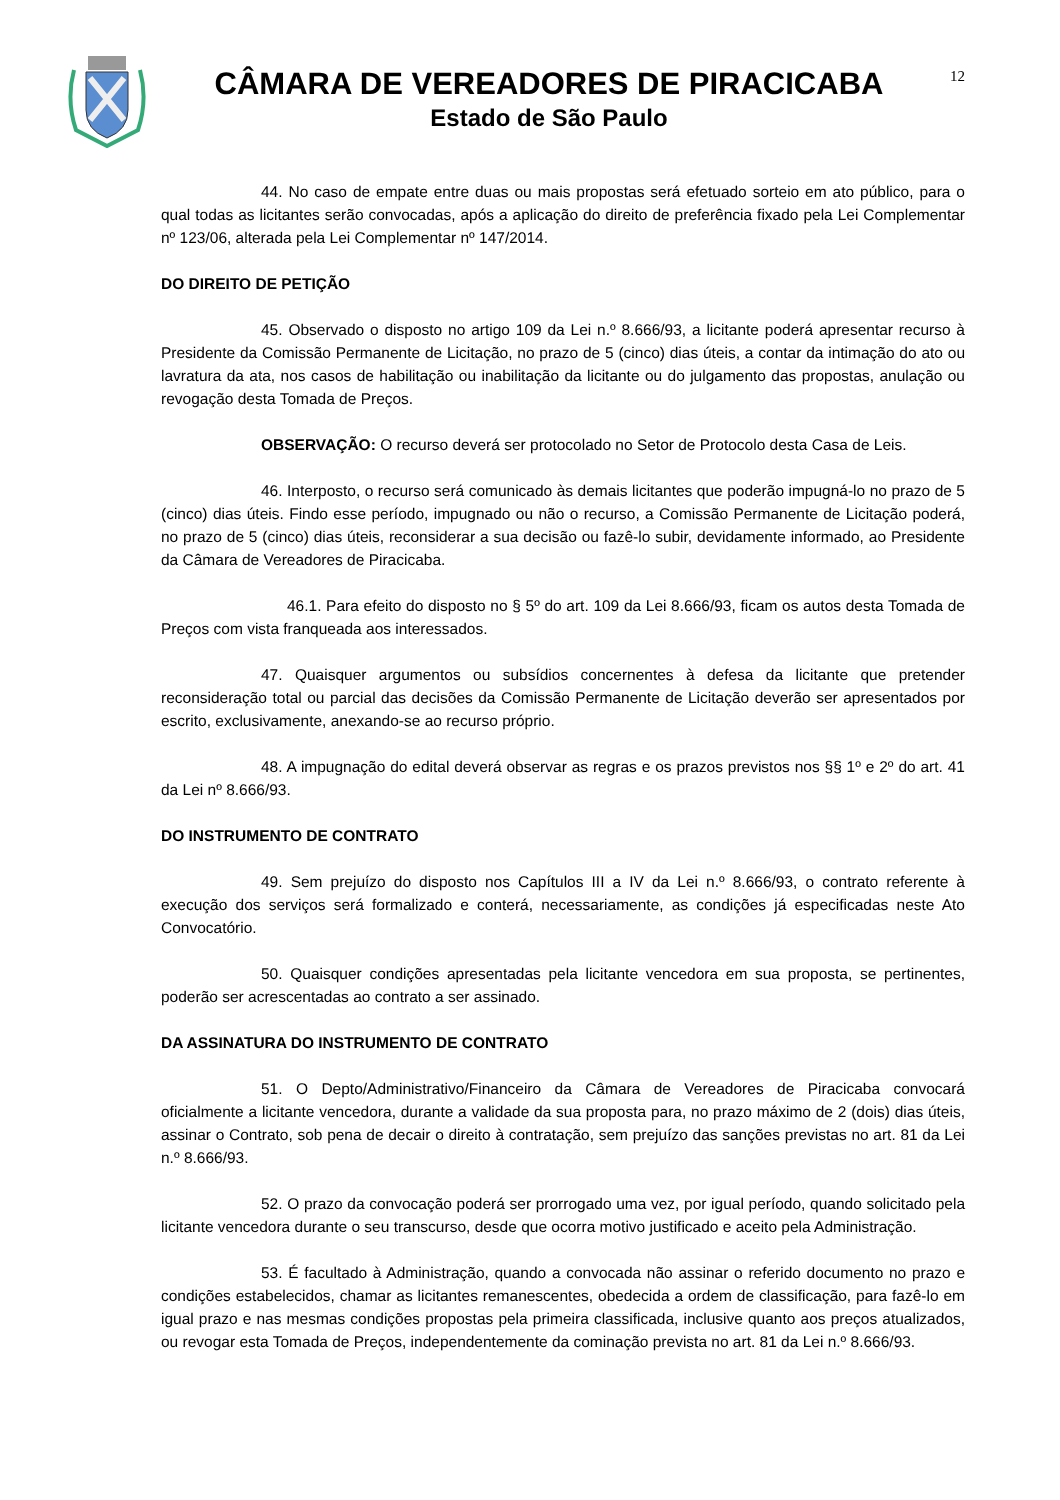CÂMARA DE VEREADORES DE PIRACICABA
Estado de São Paulo
12
44. No caso de empate entre duas ou mais propostas será efetuado sorteio em ato público, para o qual todas as licitantes serão convocadas, após a aplicação do direito de preferência fixado pela Lei Complementar nº 123/06, alterada pela Lei Complementar nº 147/2014.
DO DIREITO DE PETIÇÃO
45. Observado o disposto no artigo 109 da Lei n.º 8.666/93, a licitante poderá apresentar recurso à Presidente da Comissão Permanente de Licitação, no prazo de 5 (cinco) dias úteis, a contar da intimação do ato ou lavratura da ata, nos casos de habilitação ou inabilitação da licitante ou do julgamento das propostas, anulação ou revogação desta Tomada de Preços.
OBSERVAÇÃO: O recurso deverá ser protocolado no Setor de Protocolo desta Casa de Leis.
46. Interposto, o recurso será comunicado às demais licitantes que poderão impugná-lo no prazo de 5 (cinco) dias úteis. Findo esse período, impugnado ou não o recurso, a Comissão Permanente de Licitação poderá, no prazo de 5 (cinco) dias úteis, reconsiderar a sua decisão ou fazê-lo subir, devidamente informado, ao Presidente da Câmara de Vereadores de Piracicaba.
46.1. Para efeito do disposto no § 5º do art. 109 da Lei 8.666/93, ficam os autos desta Tomada de Preços com vista franqueada aos interessados.
47. Quaisquer argumentos ou subsídios concernentes à defesa da licitante que pretender reconsideração total ou parcial das decisões da Comissão Permanente de Licitação deverão ser apresentados por escrito, exclusivamente, anexando-se ao recurso próprio.
48. A impugnação do edital deverá observar as regras e os prazos previstos nos §§ 1º e 2º do art. 41 da Lei nº 8.666/93.
DO INSTRUMENTO DE CONTRATO
49. Sem prejuízo do disposto nos Capítulos III a IV da Lei n.º 8.666/93, o contrato referente à execução dos serviços será formalizado e conterá, necessariamente, as condições já especificadas neste Ato Convocatório.
50. Quaisquer condições apresentadas pela licitante vencedora em sua proposta, se pertinentes, poderão ser acrescentadas ao contrato a ser assinado.
DA ASSINATURA DO INSTRUMENTO DE CONTRATO
51. O Depto/Administrativo/Financeiro da Câmara de Vereadores de Piracicaba convocará oficialmente a licitante vencedora, durante a validade da sua proposta para, no prazo máximo de 2 (dois) dias úteis, assinar o Contrato, sob pena de decair o direito à contratação, sem prejuízo das sanções previstas no art. 81 da Lei n.º 8.666/93.
52. O prazo da convocação poderá ser prorrogado uma vez, por igual período, quando solicitado pela licitante vencedora durante o seu transcurso, desde que ocorra motivo justificado e aceito pela Administração.
53. É facultado à Administração, quando a convocada não assinar o referido documento no prazo e condições estabelecidos, chamar as licitantes remanescentes, obedecida a ordem de classificação, para fazê-lo em igual prazo e nas mesmas condições propostas pela primeira classificada, inclusive quanto aos preços atualizados, ou revogar esta Tomada de Preços, independentemente da cominação prevista no art. 81 da Lei n.º 8.666/93.